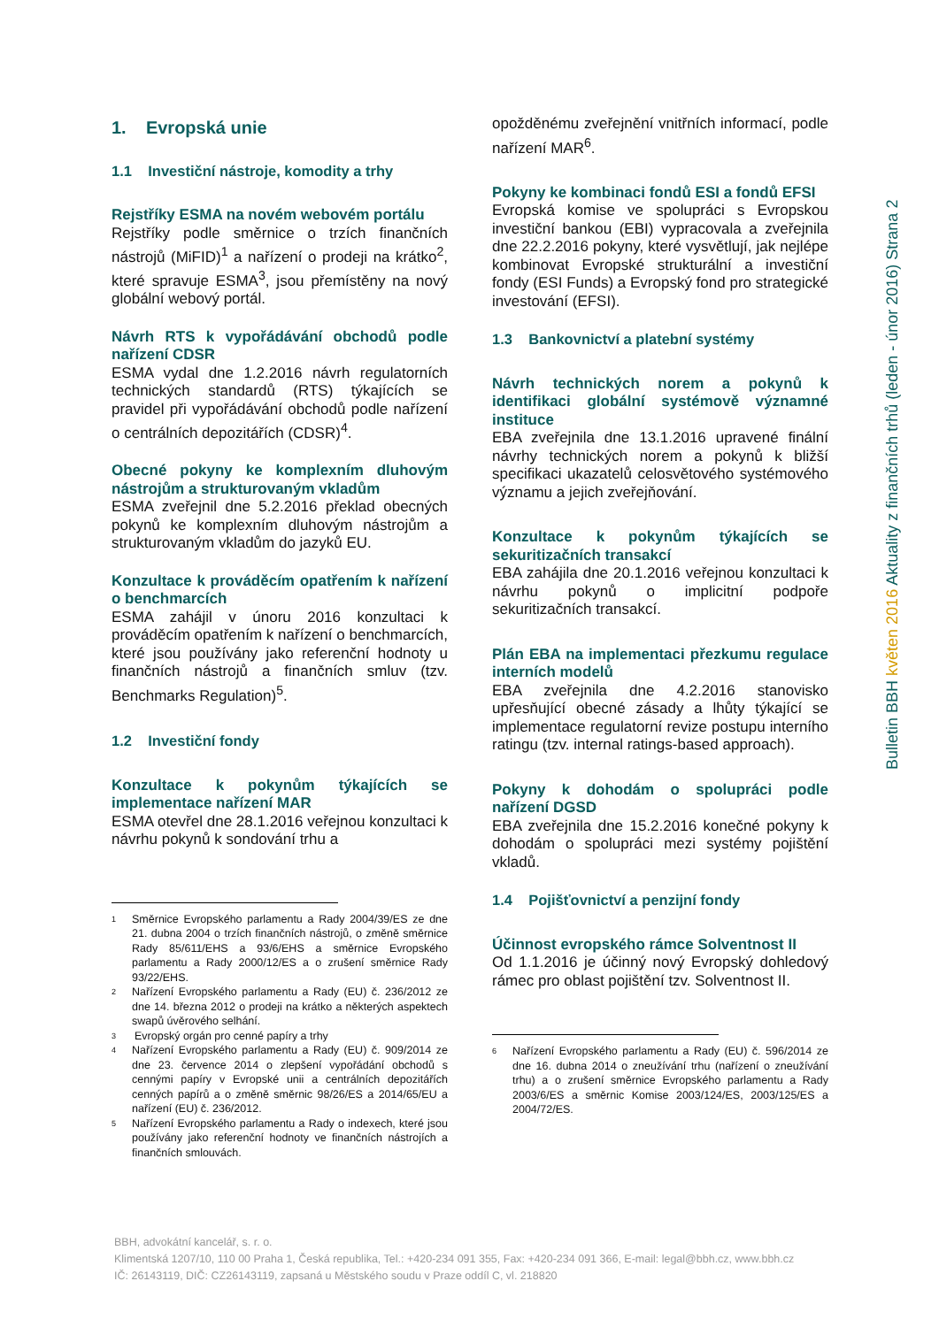1. Evropská unie
1.1 Investiční nástroje, komodity a trhy
Rejstříky ESMA na novém webovém portálu
Rejstříky podle směrnice o trzích finančních nástrojů (MiFID)<sup>1</sup> a nařízení o prodeji na krátko<sup>2</sup>, které spravuje ESMA<sup>3</sup>, jsou přemístěny na nový globální webový portál.
Návrh RTS k vypořádávání obchodů podle nařízení CDSR
ESMA vydal dne 1.2.2016 návrh regulatorních technických standardů (RTS) týkajících se pravidel při vypořádávání obchodů podle nařízení o centrálních depozitářích (CDSR)<sup>4</sup>.
Obecné pokyny ke komplexním dluhovým nástrojům a strukturovaným vkladům
ESMA zveřejnil dne 5.2.2016 překlad obecných pokynů ke komplexním dluhovým nástrojům a strukturovaným vkladům do jazyků EU.
Konzultace k prováděcím opatřením k nařízení o benchmarcích
ESMA zahájil v únoru 2016 konzultaci k prováděcím opatřením k nařízení o benchmarcích, které jsou používány jako referenční hodnoty u finančních nástrojů a finančních smluv (tzv. Benchmarks Regulation)<sup>5</sup>.
1.2 Investiční fondy
Konzultace k pokynům týkajících se implementace nařízení MAR
ESMA otevřel dne 28.1.2016 veřejnou konzultaci k návrhu pokynů k sondování trhu a
1 Směrnice Evropského parlamentu a Rady 2004/39/ES ze dne 21. dubna 2004 o trzích finančních nástrojů, o změně směrnice Rady 85/611/EHS a 93/6/EHS a směrnice Evropského parlamentu a Rady 2000/12/ES a o zrušení směrnice Rady 93/22/EHS.
2 Nařízení Evropského parlamentu a Rady (EU) č. 236/2012 ze dne 14. března 2012 o prodeji na krátko a některých aspektech swapů úvěrového selhání.
3 Evropský orgán pro cenné papíry a trhy
4 Nařízení Evropského parlamentu a Rady (EU) č. 909/2014 ze dne 23. července 2014 o zlepšení vypořádání obchodů s cennými papíry v Evropské unii a centrálních depozitářích cenných papírů a o změně směrnic 98/26/ES a 2014/65/EU a nařízení (EU) č. 236/2012.
5 Nařízení Evropského parlamentu a Rady o indexech, které jsou používány jako referenční hodnoty ve finančních nástrojích a finančních smlouvách.
opožděnému zveřejnění vnitřních informací, podle nařízení MAR<sup>6</sup>.
Pokyny ke kombinaci fondů ESI a fondů EFSI
Evropská komise ve spolupráci s Evropskou investiční bankou (EBI) vypracovala a zveřejnila dne 22.2.2016 pokyny, které vysvětlují, jak nejlépe kombinovat Evropské strukturální a investiční fondy (ESI Funds) a Evropský fond pro strategické investování (EFSI).
1.3 Bankovnictví a platební systémy
Návrh technických norem a pokynů k identifikaci globální systémově významné instituce
EBA zveřejnila dne 13.1.2016 upravené finální návrhy technických norem a pokynů k bližší specifikaci ukazatelů celosvětového systémového významu a jejich zveřejňování.
Konzultace k pokynům týkajících se sekuritizačních transakcí
EBA zahájila dne 20.1.2016 veřejnou konzultaci k návrhu pokynů o implicitní podpoře sekuritizačních transakcí.
Plán EBA na implementaci přezkumu regulace interních modelů
EBA zveřejnila dne 4.2.2016 stanovisko upřesňující obecné zásady a lhůty týkající se implementace regulatorní revize postupu interního ratingu (tzv. internal ratings-based approach).
Pokyny k dohodám o spolupráci podle nařízení DGSD
EBA zveřejnila dne 15.2.2016 konečné pokyny k dohodám o spolupráci mezi systémy pojištění vkladů.
1.4 Pojišťovnictví a penzijní fondy
Účinnost evropského rámce Solventnost II
Od 1.1.2016 je účinný nový Evropský dohledový rámec pro oblast pojištění tzv. Solventnost II.
6 Nařízení Evropského parlamentu a Rady (EU) č. 596/2014 ze dne 16. dubna 2014 o zneužívání trhu (nařízení o zneužívání trhu) a o zrušení směrnice Evropského parlamentu a Rady 2003/6/ES a směrnic Komise 2003/124/ES, 2003/125/ES a 2004/72/ES.
Bulletin BBH květen 2016 Aktuality z finančních trhů (leden - únor 2016) Strana 2
BBH, advokátní kancelář, s. r. o.
Klimentská 1207/10, 110 00 Praha 1, Česká republika, Tel.: +420-234 091 355, Fax: +420-234 091 366, E-mail: legal@bbh.cz, www.bbh.cz
IČ: 26143119, DIČ: CZ26143119, zapsaná u Městského soudu v Praze oddíl C, vl. 218820